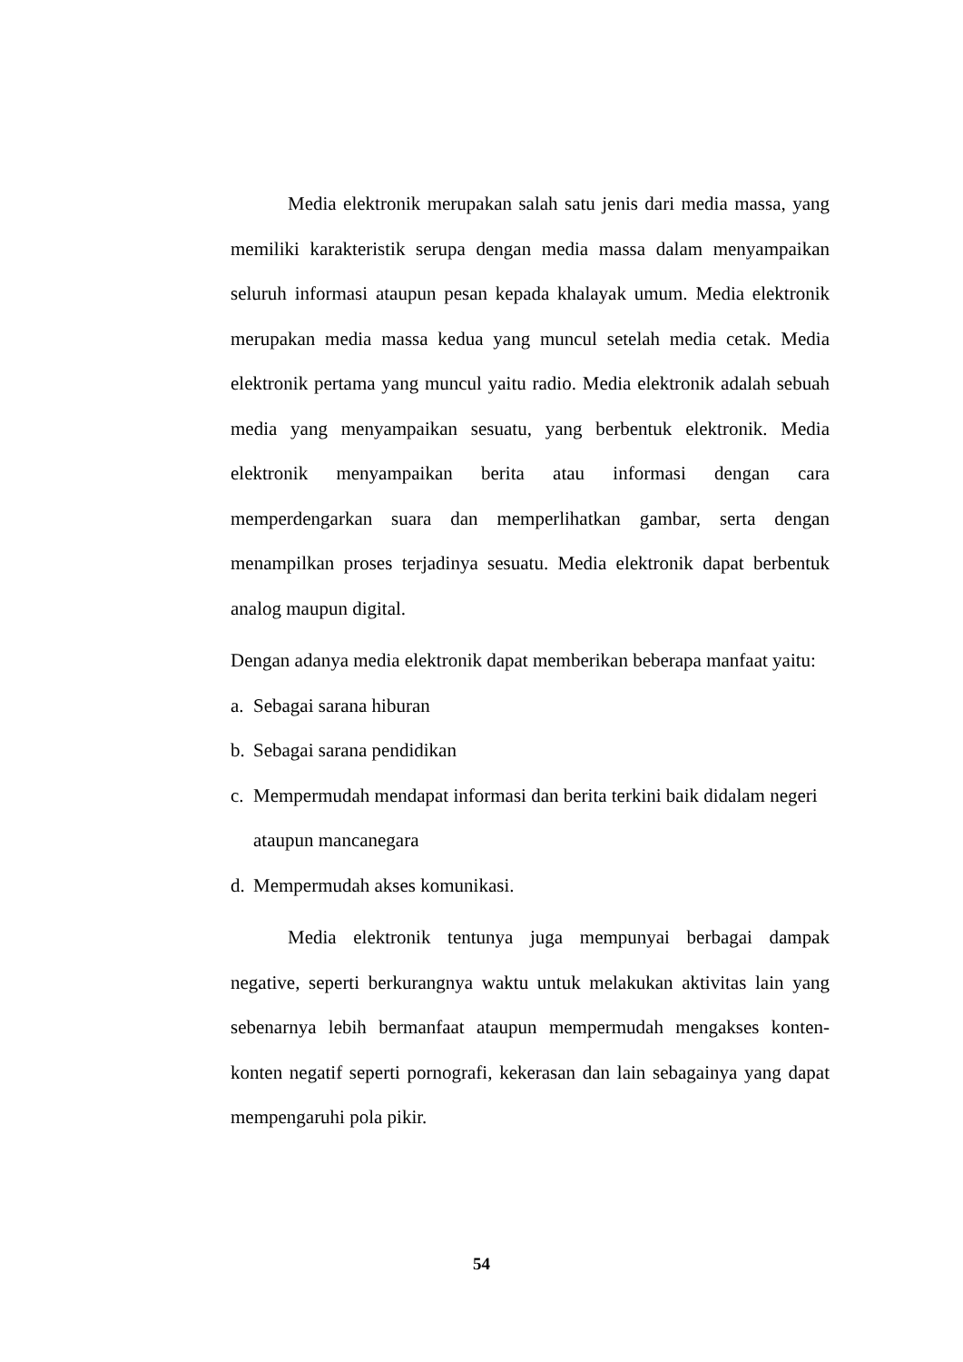Media elektronik merupakan salah satu jenis dari media massa, yang memiliki karakteristik serupa dengan media massa dalam menyampaikan seluruh informasi ataupun pesan kepada khalayak umum. Media elektronik merupakan media massa kedua yang muncul setelah media cetak. Media elektronik pertama yang muncul yaitu radio. Media elektronik adalah sebuah media yang menyampaikan sesuatu, yang berbentuk elektronik. Media elektronik menyampaikan berita atau informasi dengan cara memperdengarkan suara dan memperlihatkan gambar, serta dengan menampilkan proses terjadinya sesuatu. Media elektronik dapat berbentuk analog maupun digital.
Dengan adanya media elektronik dapat memberikan beberapa manfaat yaitu:
a. Sebagai sarana hiburan
b. Sebagai sarana pendidikan
c. Mempermudah mendapat informasi dan berita terkini baik didalam negeri ataupun mancanegara
d. Mempermudah akses komunikasi.
Media elektronik tentunya juga mempunyai berbagai dampak negative, seperti berkurangnya waktu untuk melakukan aktivitas lain yang sebenarnya lebih bermanfaat ataupun mempermudah mengakses konten-konten negatif seperti pornografi, kekerasan dan lain sebagainya yang dapat mempengaruhi pola pikir.
54